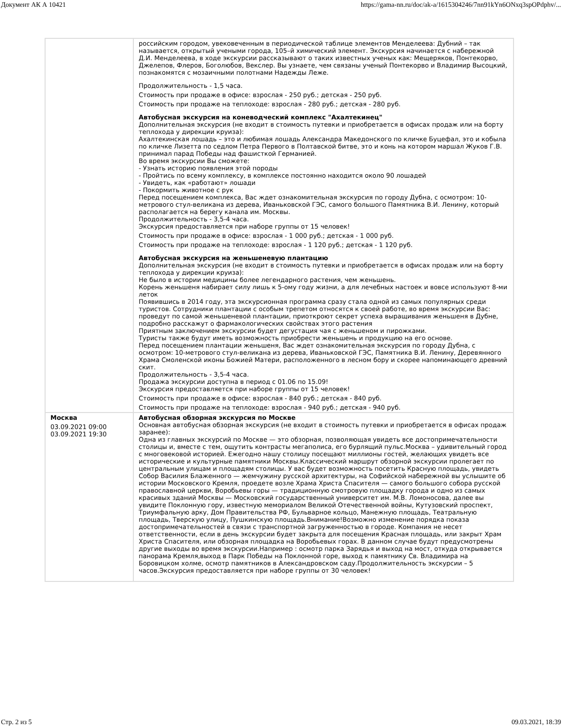Документ АК А 10421 https://gama-nn.ru/doc/ak-a/1615304246/7nn91kYn6ONxq3spOPdphv/...
| | российским городом, увековеченным в периодической таблице элементов Менделеева: Дубний – так называется, открытый учеными города, 105–й химический элемент. Экскурсия начинается с набережной Д.И. Менделеева, в ходе экскурсии рассказывают о таких известных ученых как: Мещеряков, Понтекорво, Джелепов, Флеров, Боголюбов, Векслер. Вы узнаете, чем связаны ученый Понтекорво и Владимир Высоцкий, познакомятся с мозаичными полотнами Надежды Леже. Продолжительность - 1,5 часа. Стоимость при продаже в офисе: взрослая - 250 руб.; детская - 250 руб. Стоимость при продаже на теплоходе: взрослая - 280 руб.; детская - 280 руб. Автобусная экскурсия на коневодческий комплекс "Ахалтекинец" Дополнительная экскурсия (не входит в стоимость путевки и приобретается в офисах продаж или на борту теплохода у дирекции круиза): Ахалтекинская лошадь – это и любимая лошадь Александра Македонского по кличке Буцефал, это и кобыла по кличке Лизетта по седлом Петра Первого в Полтавской битве, это и конь на котором маршал Жуков Г.В. принимал парад Победы над фашисткой Германией. Во время экскурсии Вы сможете: - Узнать историю появления этой породы - Пройтись по всему комплексу, в комплексе постоянно находится около 90 лошадей - Увидеть, как «работают» лошади - Покормить животное с рук Перед посещением комплекса, Вас ждет ознакомительная экскурсия по городу Дубна, с осмотром: 10-метрового стул-великана из дерева, Иваньковской ГЭС, самого большого Памятника В.И. Ленину, который располагается на берегу канала им. Москвы. Продолжительность - 3,5-4 часа. Экскурсия предоставляется при наборе группы от 15 человек! Стоимость при продаже в офисе: взрослая - 1 000 руб.; детская - 1 000 руб. Стоимость при продаже на теплоходе: взрослая - 1 120 руб.; детская - 1 120 руб. Автобусная экскурсия на женьшеневую плантацию Дополнительная экскурсия (не входит в стоимость путевки и приобретается в офисах продаж или на борту теплохода у дирекции круиза): Не было в истории медицины более легендарного растения, чем женьшень. Корень женьшеня набирает силу лишь к 5-ому году жизни, а для лечебных настоек и вовсе используют 8-ми леток Появившись в 2014 году, эта экскурсионная программа сразу стала одной из самых популярных среди туристов. Сотрудники плантации с особым трепетом относятся к своей работе, во время экскурсии Вас: проведут по самой женьшеневой плантации, приоткроют секрет успеха выращивания женьшеня в Дубне, подробно расскажут о фармакологических свойствах этого растения Приятным заключением экскурсии будет дегустация чая с женьшеном и пирожками. Туристы также будут иметь возможность приобрести женьшень и продукцию на его основе. Перед посещением плантации женьшеня, Вас ждет ознакомительная экскурсия по городу Дубна, с осмотром: 10-метрового стул-великана из дерева, Иваньковской ГЭС, Памятника В.И. Ленину, Деревянного Храма Смоленской иконы Божией Матери, расположенного в лесном бору и скорее напоминающего древний скит. Продолжительность - 3,5-4 часа. Продажа экскурсии доступна в период с 01.06 по 15.09! Экскурсия предоставляется при наборе группы от 15 человек! Стоимость при продаже в офисе: взрослая - 840 руб.; детская - 840 руб. Стоимость при продаже на теплоходе: взрослая - 940 руб.; детская - 940 руб. |
| Москва 03.09.2021 09:00 03.09.2021 19:30 | Автобусная обзорная экскурсия по Москве Основная автобусная обзорная экскурсия (не входит в стоимость путевки и приобретается в офисах продаж заранее): Одна из главных экскурсий по Москве — это обзорная, позволяющая увидеть все достопримечательности столицы и, вместе с тем, ощутить контрасты мегаполиса, его бурлящий пульс.Москва – удивительный город с многовековой историей. Ежегодно нашу столицу посещают миллионы гостей, желающих увидеть все исторические и культурные памятники Москвы.Классический маршрут обзорной экскурсии пролегает по центральным улицам и площадям столицы. У вас будет возможность посетить Красную площадь, увидеть Собор Василия Блаженного — жемчужину русской архитектуры, на Софийской набережной вы услышите об истории Московского Кремля, проедете возле Храма Христа Спасителя — самого большого собора русской православной церкви, Воробьевы горы — традиционную смотровую площадку города и одно из самых красивых зданий Москвы — Московский государственный университет им. М.В. Ломоносова, далее вы увидите Поклонную гору, известную мемориалом Великой Отечественной войны, Кутузовский проспект, Триумфальную арку, Дом Правительства РФ, Бульварное кольцо, Манежную площадь, Театральную площадь, Тверскую улицу, Пушкинскую площадь.Внимание!Возможно изменение порядка показа достопримечательностей в связи с транспортной загруженностью в городе. Компания не несет ответственности, если в день экскурсии будет закрыта для посещения Красная площадь, или закрыт Храм Христа Спасителя, или обзорная площадка на Воробьевых горах. В данном случае будут предусмотрены другие выходы во время экскурсии.Например : осмотр парка Зарядья и выход на мост, откуда открывается панорама Кремля,выход в Парк Победы на Поклонной горе, выход к памятнику Св. Владимира на Боровицком холме, осмотр памятников в Александровском саду.Продолжительность экскурсии – 5 часов.Экскурсия предоставляется при наборе группы от 30 человек! |
Стр. 2 из 5 09.03.2021, 18:39